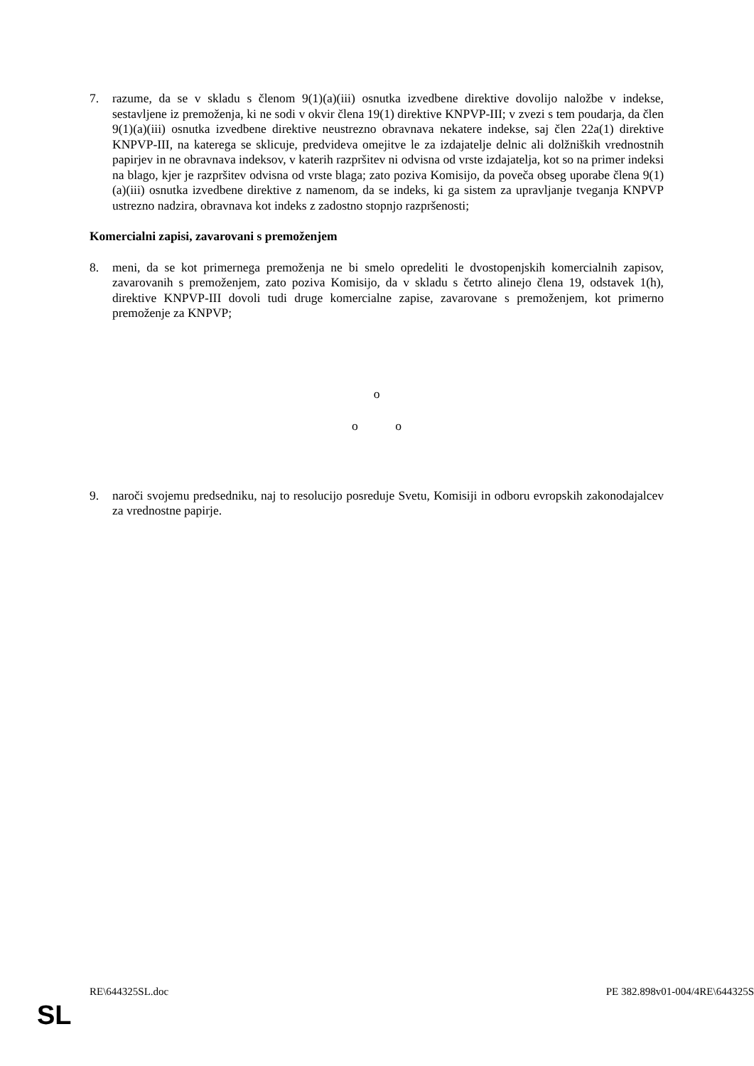7. razume, da se v skladu s členom 9(1)(a)(iii) osnutka izvedbene direktive dovolijo naložbe v indekse, sestavljene iz premoženja, ki ne sodi v okvir člena 19(1) direktive KNPVP-III; v zvezi s tem poudarja, da člen 9(1)(a)(iii) osnutka izvedbene direktive neustrezno obravnava nekatere indekse, saj člen 22a(1) direktive KNPVP-III, na katerega se sklicuje, predvideva omejitve le za izdajatelje delnic ali dolžniških vrednostnih papirjev in ne obravnava indeksov, v katerih razpršitev ni odvisna od vrste izdajatelja, kot so na primer indeksi na blago, kjer je razpršitev odvisna od vrste blaga; zato poziva Komisijo, da poveča obseg uporabe člena 9(1)(a)(iii) osnutka izvedbene direktive z namenom, da se indeks, ki ga sistem za upravljanje tveganja KNPVP ustrezno nadzira, obravnava kot indeks z zadostno stopnjo razpršenosti;
Komercialni zapisi, zavarovani s premoženjem
8. meni, da se kot primernega premoženja ne bi smelo opredeliti le dvostopenjskih komercialnih zapisov, zavarovanih s premoženjem, zato poziva Komisijo, da v skladu s četrto alinejo člena 19, odstavek 1(h), direktive KNPVP-III dovoli tudi druge komercialne zapise, zavarovane s premoženjem, kot primerno premoženje za KNPVP;
o
o o
9. naroči svojemu predsedniku, naj to resolucijo posreduje Svetu, Komisiji in odboru evropskih zakonodajalcev za vrednostne papirje.
RE\644325SL.doc PE 382.898v01-004/4RE\644325S
SL